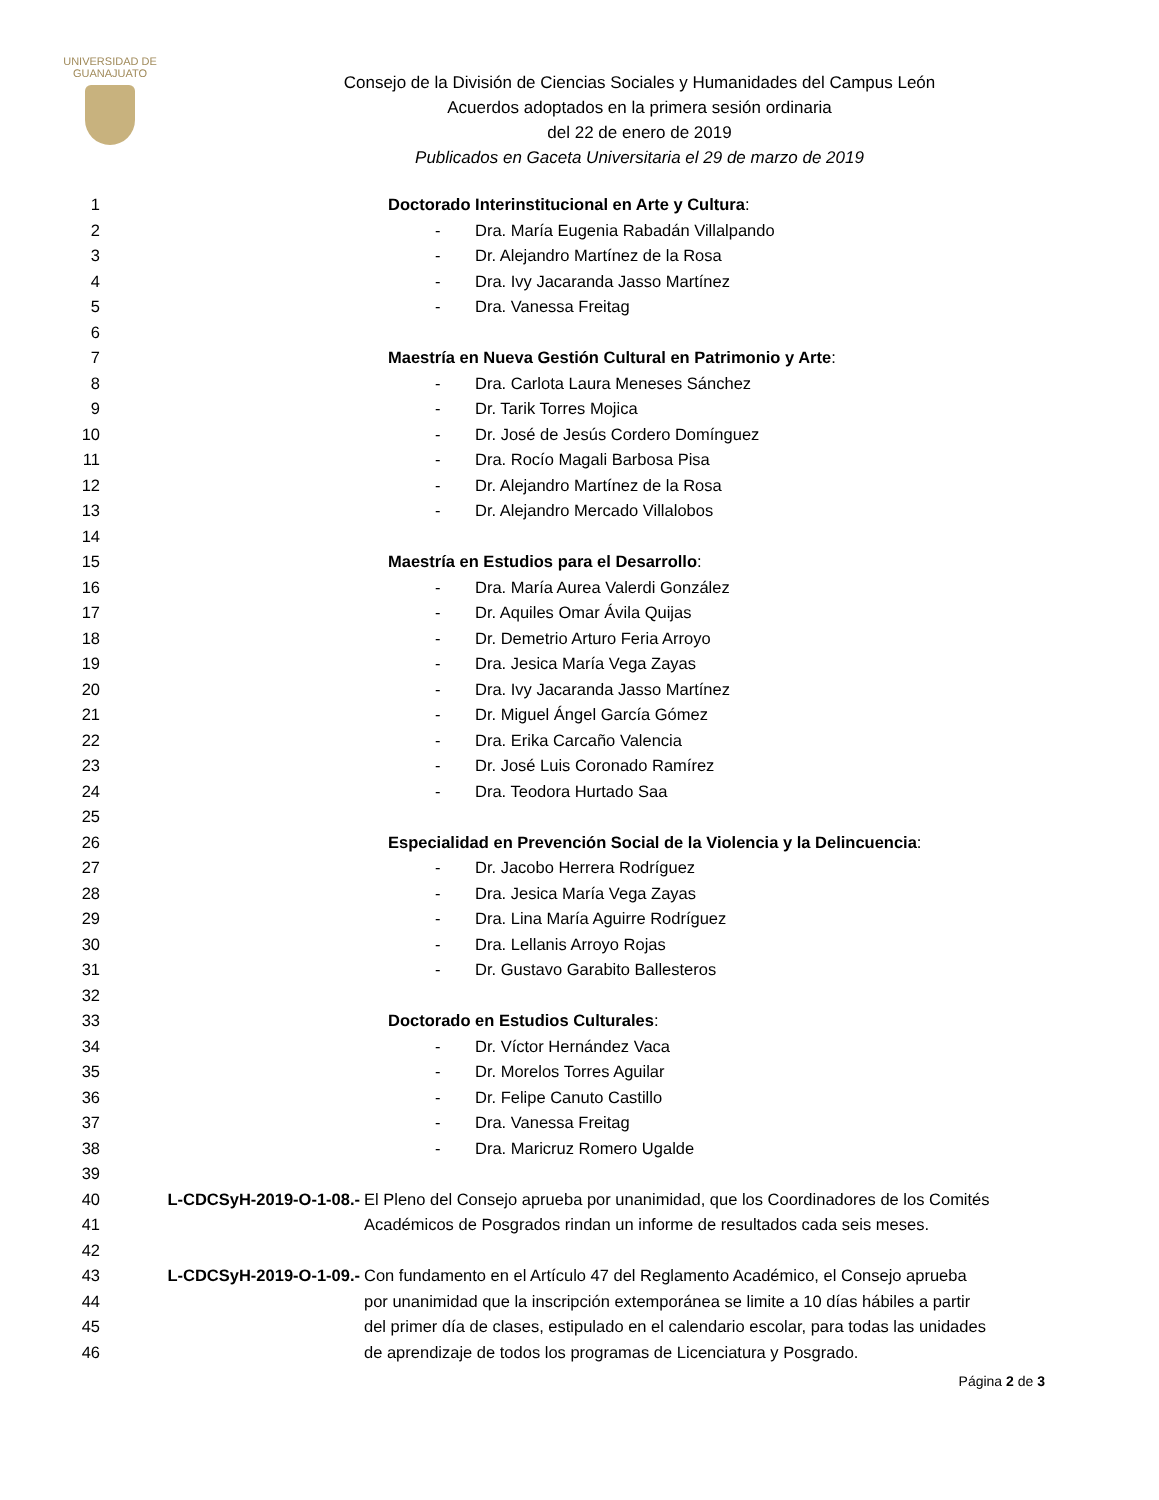UNIVERSIDAD DE
GUANAJUATO
Consejo de la División de Ciencias Sociales y Humanidades del Campus León
Acuerdos adoptados en la primera sesión ordinaria
del 22 de enero de 2019
Publicados en Gaceta Universitaria el 29 de marzo de 2019
1
Doctorado Interinstitucional en Arte y Cultura:
2
- Dra. María Eugenia Rabadán Villalpando
3
- Dr. Alejandro Martínez de la Rosa
4
- Dra. Ivy Jacaranda Jasso Martínez
5 - Dra. Vanessa Freitag
6
7
Maestría en Nueva Gestión Cultural en Patrimonio y Arte:
8
- Dra. Carlota Laura Meneses Sánchez
9 - Dr. Tarik Torres Mojica
10
- Dr. José de Jesús Cordero Domínguez
11
- Dra. Rocío Magali Barbosa Pisa
12
- Dr. Alejandro Martínez de la Rosa
13
- Dr. Alejandro Mercado Villalobos
14
15
Maestría en Estudios para el Desarrollo:
16
- Dra. María Aurea Valerdi González
17 - Dr. Aquiles Omar Ávila Quijas
18
- Dr. Demetrio Arturo Feria Arroyo
19 - Dra. Jesica María Vega Zayas
20
- Dra. Ivy Jacaranda Jasso Martínez
21 - Dr. Miguel Ángel García Gómez
22 - Dra. Erika Carcaño Valencia
23
- Dr. José Luis Coronado Ramírez
24 - Dra. Teodora Hurtado Saa
25
26
Especialidad en Prevención Social de la Violencia y la Delincuencia:
27 - Dr. Jacobo Herrera Rodríguez
28 - Dra. Jesica María Vega Zayas
29
- Dra. Lina María Aguirre Rodríguez
30 - Dra. Lellanis Arroyo Rojas
31
- Dr. Gustavo Garabito Ballesteros
32
33
Doctorado en Estudios Culturales:
34 - Dr. Víctor Hernández Vaca
35 - Dr. Morelos Torres Aguilar
36 - Dr. Felipe Canuto Castillo
37 - Dra. Vanessa Freitag
38 - Dra. Maricruz Romero Ugalde
39
40 L-CDCSyH-2019-O-1-08.-
El Pleno del Consejo aprueba por unanimidad, que los Coordinadores de los Comités
41
Académicos de Posgrados rindan un informe de resultados cada seis meses.
42
43 L-CDCSyH-2019-O-1-09.-
Con fundamento en el Artículo 47 del Reglamento Académico, el Consejo aprueba
44
por unanimidad que la inscripción extemporánea se limite a 10 días hábiles a partir
45
del primer día de clases, estipulado en el calendario escolar, para todas las unidades
46 de aprendizaje de todos los programas de Licenciatura y Posgrado.
Página 2 de 3